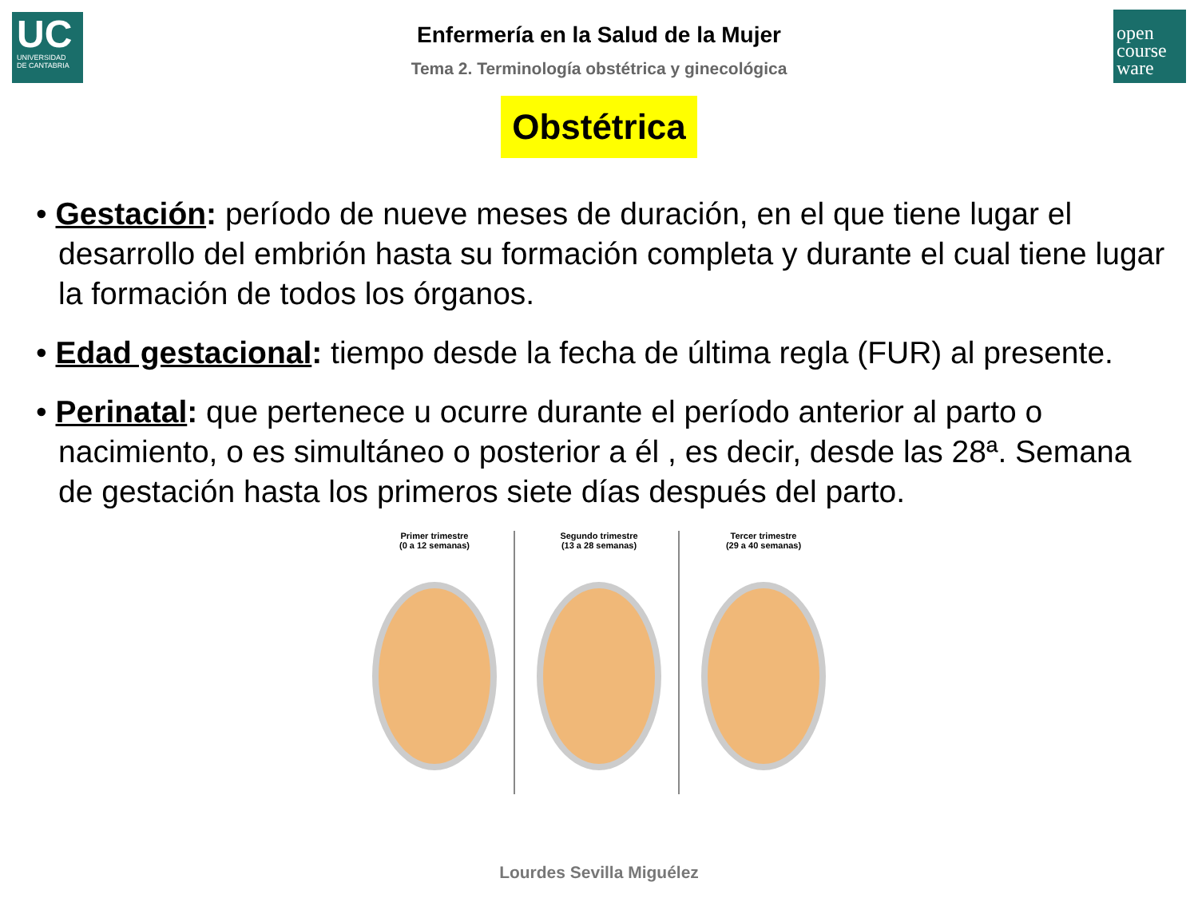UC
UNIVERSIDAD
DE CANTABRIA
open
course
ware
Enfermería en la Salud de la Mujer
Tema 2. Terminología obstétrica y ginecológica
Obstétrica
• Gestación: período de nueve meses de duración, en el que tiene lugar el desarrollo del embrión hasta su formación completa y durante el cual tiene lugar la formación de todos los órganos.
• Edad gestacional: tiempo desde la fecha de última regla (FUR) al presente.
• Perinatal: que pertenece u ocurre durante el período anterior al parto o nacimiento, o es simultáneo o posterior a él , es decir, desde las 28ª. Semana de gestación hasta los primeros siete días después del parto.
Primer trimestre
(0 a 12 semanas)
Segundo trimestre
(13 a 28 semanas)
Tercer trimestre
(29 a 40 semanas)
Lourdes Sevilla Miguélez